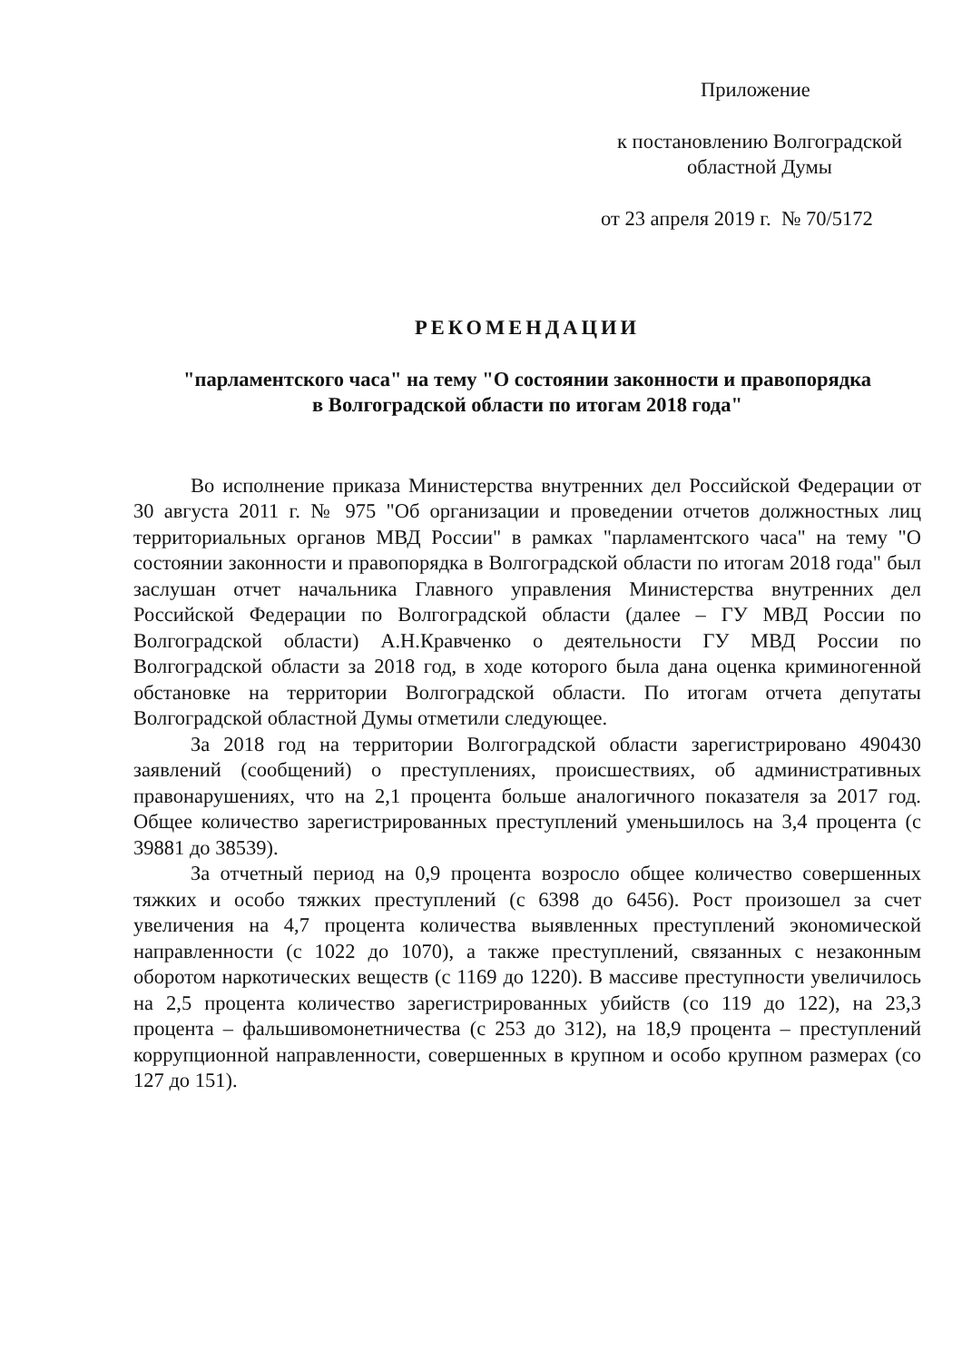Приложение
к постановлению Волгоградской
областной Думы
от 23 апреля 2019 г. № 70/5172
РЕКОМЕНДАЦИИ
"парламентского часа" на тему "О состоянии законности и правопорядка
в Волгоградской области по итогам 2018 года"
Во исполнение приказа Министерства внутренних дел Российской Федерации от 30 августа 2011 г. № 975 "Об организации и проведении отчетов должностных лиц территориальных органов МВД России" в рамках "парламентского часа" на тему "О состоянии законности и правопорядка в Волгоградской области по итогам 2018 года" был заслушан отчет начальника Главного управления Министерства внутренних дел Российской Федерации по Волгоградской области (далее – ГУ МВД России по Волгоградской области) А.Н.Кравченко о деятельности ГУ МВД России по Волгоградской области за 2018 год, в ходе которого была дана оценка криминогенной обстановке на территории Волгоградской области. По итогам отчета депутаты Волгоградской областной Думы отметили следующее.
За 2018 год на территории Волгоградской области зарегистрировано 490430 заявлений (сообщений) о преступлениях, происшествиях, об административных правонарушениях, что на 2,1 процента больше аналогичного показателя за 2017 год. Общее количество зарегистрированных преступлений уменьшилось на 3,4 процента (с 39881 до 38539).
За отчетный период на 0,9 процента возросло общее количество совершенных тяжких и особо тяжких преступлений (с 6398 до 6456). Рост произошел за счет увеличения на 4,7 процента количества выявленных преступлений экономической направленности (с 1022 до 1070), а также преступлений, связанных с незаконным оборотом наркотических веществ (с 1169 до 1220). В массиве преступности увеличилось на 2,5 процента количество зарегистрированных убийств (со 119 до 122), на 23,3 процента – фальшивомонетничества (с 253 до 312), на 18,9 процента – преступлений коррупционной направленности, совершенных в крупном и особо крупном размерах (со 127 до 151).